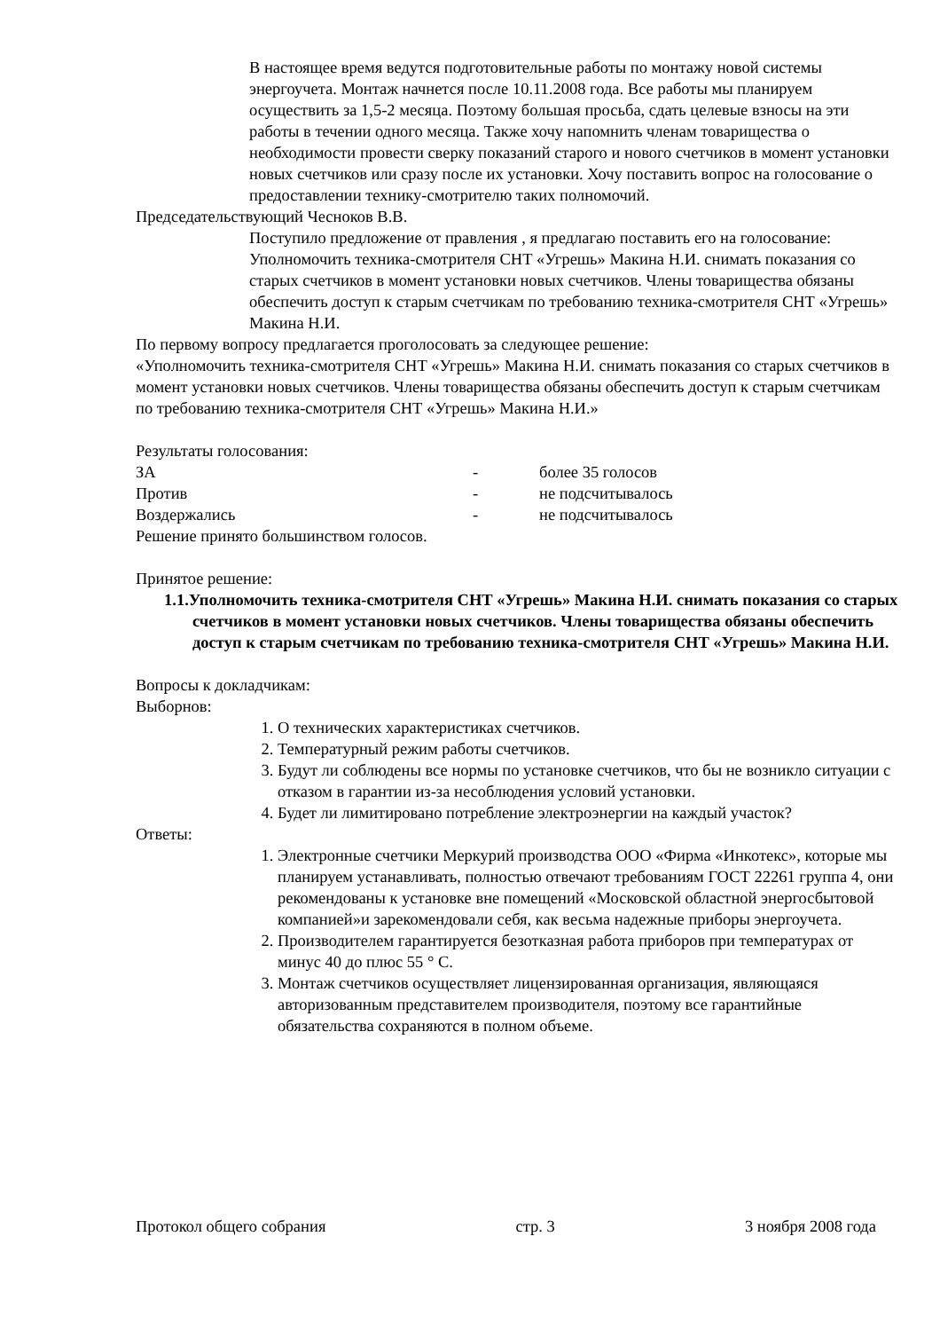В настоящее время ведутся подготовительные работы по монтажу новой системы энергоучета. Монтаж начнется после 10.11.2008 года. Все работы мы планируем осуществить за 1,5-2 месяца. Поэтому большая просьба, сдать целевые взносы на эти работы в течении одного месяца. Также хочу напомнить членам товарищества о необходимости провести сверку показаний старого и нового счетчиков в момент установки новых счетчиков или сразу после их установки. Хочу поставить вопрос на голосование о предоставлении технику-смотрителю таких полномочий.
Председательствующий Чесноков В.В.
Поступило предложение от правления , я предлагаю поставить его на голосование:
Уполномочить техника-смотрителя СНТ «Угрешь» Макина Н.И. снимать показания со старых счетчиков в момент установки новых счетчиков. Члены товарищества обязаны обеспечить доступ к старым счетчикам по требованию техника-смотрителя СНТ «Угрешь» Макина Н.И.
По первому вопросу предлагается проголосовать за следующее решение:
«Уполномочить техника-смотрителя СНТ «Угрешь» Макина Н.И. снимать показания со старых счетчиков в момент установки новых счетчиков. Члены товарищества обязаны обеспечить доступ к старым счетчикам по требованию техника-смотрителя СНТ «Угрешь» Макина Н.И.»
Результаты голосования:
ЗА - более 35 голосов
Против - не подсчитывалось
Воздержались - не подсчитывалось
Решение принято большинством голосов.
Принятое решение:
1.1.Уполномочить техника-смотрителя СНТ «Угрешь» Макина Н.И. снимать показания со старых счетчиков в момент установки новых счетчиков. Члены товарищества обязаны обеспечить доступ к старым счетчикам по требованию техника-смотрителя СНТ «Угрешь» Макина Н.И.
Вопросы к докладчикам:
Выборнов:
1. О технических характеристиках счетчиков.
2. Температурный режим работы счетчиков.
3. Будут ли соблюдены все нормы по установке счетчиков, что бы не возникло ситуации с отказом в гарантии из-за несоблюдения условий установки.
4. Будет ли лимитировано потребление электроэнергии на каждый участок?
Ответы:
1. Электронные счетчики Меркурий производства ООО «Фирма «Инкотекс», которые мы планируем устанавливать, полностью отвечают требованиям ГОСТ 22261 группа 4, они рекомендованы к установке вне помещений «Московской областной энергосбытовой компанией»и зарекомендовали себя, как весьма надежные приборы энергоучета.
2. Производителем гарантируется безотказная работа приборов при температурах от минус 40 до плюс 55 ° С.
3. Монтаж счетчиков осуществляет лицензированная организация, являющаяся авторизованным представителем производителя, поэтому все гарантийные обязательства сохраняются в полном объеме.
Протокол общего собрания стр. 3 3 ноября 2008 года